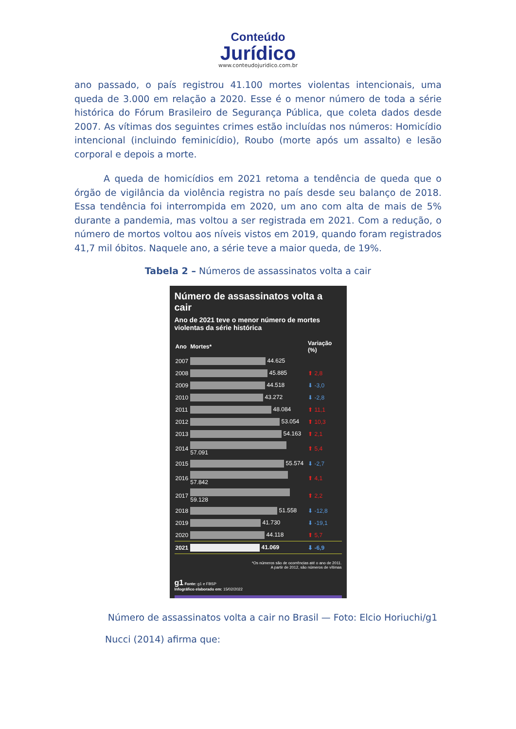Conteúdo
Jurídico
www.conteudojuridico.com.br
ano passado, o país registrou 41.100 mortes violentas intencionais, uma queda de 3.000 em relação a 2020. Esse é o menor número de toda a série histórica do Fórum Brasileiro de Segurança Pública, que coleta dados desde 2007. As vítimas dos seguintes crimes estão incluídas nos números: Homicídio intencional (incluindo feminicídio), Roubo (morte após um assalto) e lesão corporal e depois a morte.
A queda de homicídios em 2021 retoma a tendência de queda que o órgão de vigilância da violência registra no país desde seu balanço de 2018. Essa tendência foi interrompida em 2020, um ano com alta de mais de 5% durante a pandemia, mas voltou a ser registrada em 2021. Com a redução, o número de mortos voltou aos níveis vistos em 2019, quando foram registrados 41,7 mil óbitos. Naquele ano, a série teve a maior queda, de 19%.
Tabela 2 – Números de assassinatos volta a cair
Número de assassinatos volta a cair
Ano de 2021 teve o menor número de mortes violentas da série histórica
| Ano | Mortes* | Variação (%) |
| --- | --- | --- |
| 2007 | 44.625 | |
| 2008 | 45.885 | ⬆ 2,8 |
| 2009 | 44.518 | ⬇ -3,0 |
| 2010 | 43.272 | ⬇ -2,8 |
| 2011 | 48.084 | ⬆ 11,1 |
| 2012 | 53.054 | ⬆ 10,3 |
| 2013 | 54.163 | ⬆ 2,1 |
| 2014 | 57.091 | ⬆ 5,4 |
| 2015 | 55.574 | ⬇ -2,7 |
| 2016 | 57.842 | ⬆ 4,1 |
| 2017 | 59.128 | ⬆ 2,2 |
| 2018 | 51.558 | ⬇ -12,8 |
| 2019 | 41.730 | ⬇ -19,1 |
| 2020 | 44.118 | ⬆ 5,7 |
| 2021 | 41.069 | ⬇ -6,9 |
*Os números são de ocorrências até o ano de 2011.
A partir de 2012, são números de vítimas
g1 Fonte: g1 e FBSP
Infográfico elaborado em: 15/02/2022
Número de assassinatos volta a cair no Brasil — Foto: Elcio Horiuchi/g1
Nucci (2014) afirma que: